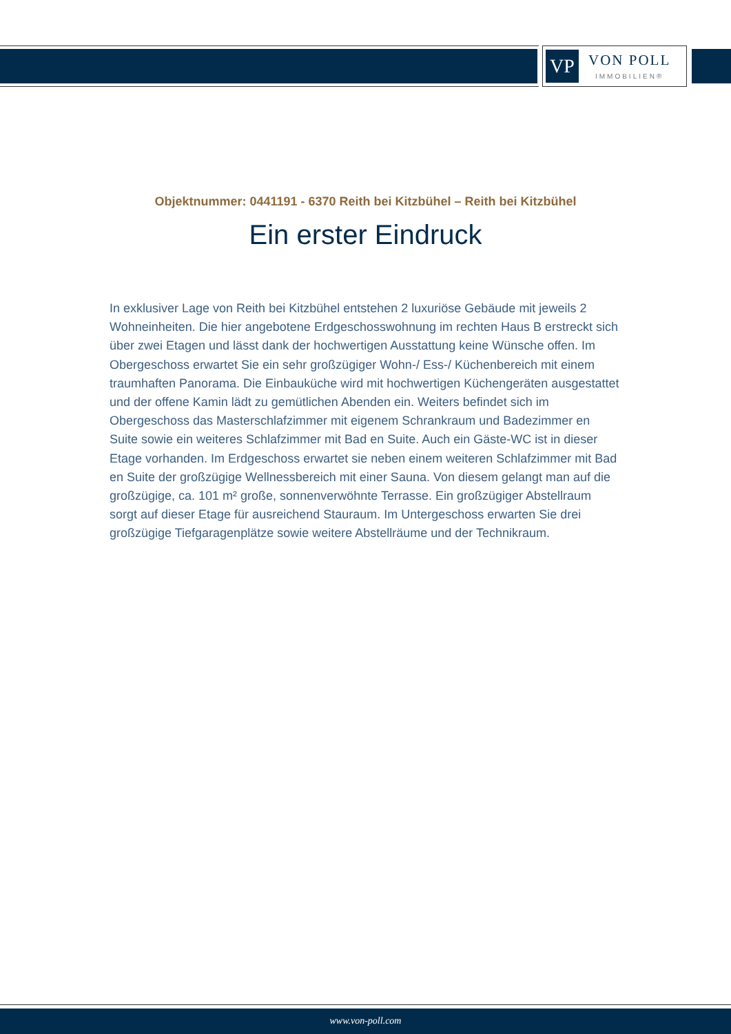VP
VON POLL
IMMOBILIEN®
Objektnummer: 0441191 - 6370 Reith bei Kitzbühel – Reith bei Kitzbühel
Ein erster Eindruck
In exklusiver Lage von Reith bei Kitzbühel entstehen 2 luxuriöse Gebäude mit jeweils 2 Wohneinheiten. Die hier angebotene Erdgeschosswohnung im rechten Haus B erstreckt sich über zwei Etagen und lässt dank der hochwertigen Ausstattung keine Wünsche offen. Im Obergeschoss erwartet Sie ein sehr großzügiger Wohn-/ Ess-/ Küchenbereich mit einem traumhaften Panorama. Die Einbauküche wird mit hochwertigen Küchengeräten ausgestattet und der offene Kamin lädt zu gemütlichen Abenden ein. Weiters befindet sich im Obergeschoss das Masterschlafzimmer mit eigenem Schrankraum und Badezimmer en Suite sowie ein weiteres Schlafzimmer mit Bad en Suite. Auch ein Gäste-WC ist in dieser Etage vorhanden. Im Erdgeschoss erwartet sie neben einem weiteren Schlafzimmer mit Bad en Suite der großzügige Wellnessbereich mit einer Sauna. Von diesem gelangt man auf die großzügige, ca. 101 m² große, sonnenverwöhnte Terrasse. Ein großzügiger Abstellraum sorgt auf dieser Etage für ausreichend Stauraum. Im Untergeschoss erwarten Sie drei großzügige Tiefgaragenplätze sowie weitere Abstellräume und der Technikraum.
www.von-poll.com